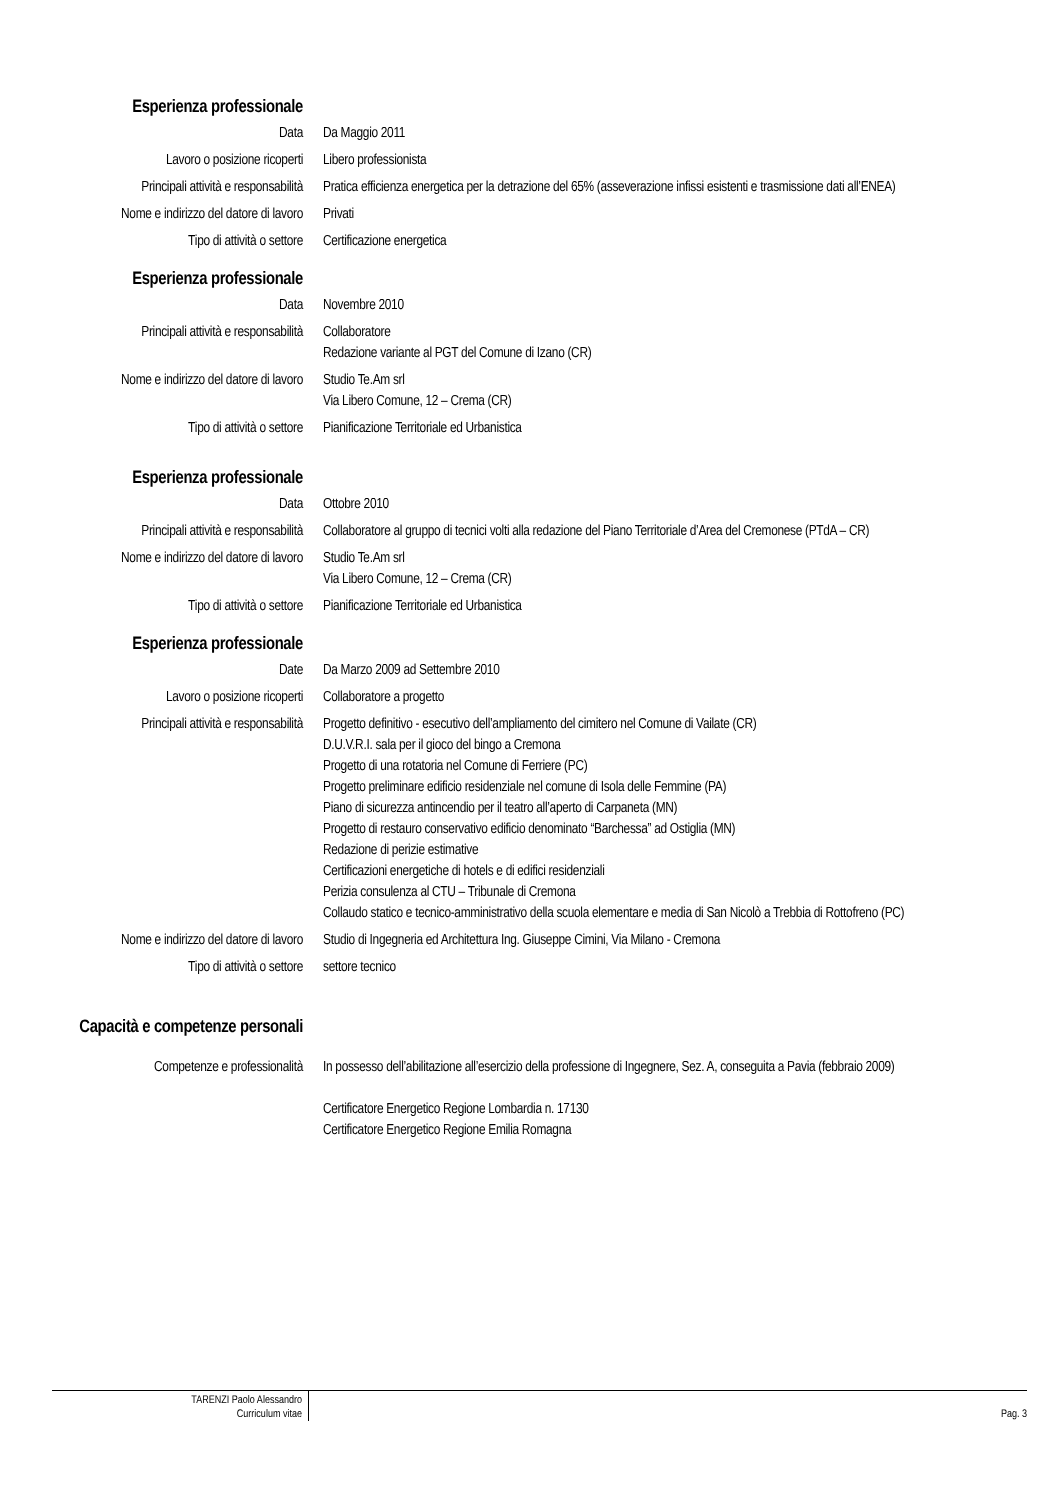Esperienza professionale
Data Da Maggio 2011
Lavoro o posizione ricoperti Libero professionista
Principali attività e responsabilità
Pratica efficienza energetica per la detrazione del 65% (asseverazione infissi esistenti e trasmissione dati all’ENEA)
Nome e indirizzo del datore di lavoro
Privati
Tipo di attività o settore Certificazione energetica
Esperienza professionale
Data Novembre 2010
Principali attività e responsabilità
Collaboratore
Redazione variante al PGT del Comune di Izano (CR)
Nome e indirizzo del datore di lavoro
Studio Te.Am srl
Via Libero Comune, 12 – Crema (CR)
Tipo di attività o settore Pianificazione Territoriale ed Urbanistica
Esperienza professionale
Data Ottobre 2010
Principali attività e responsabilità
Collaboratore al gruppo di tecnici volti alla redazione del Piano Territoriale d’Area del Cremonese (PTdA – CR)
Nome e indirizzo del datore di lavoro
Studio Te.Am srl
Via Libero Comune, 12 – Crema (CR)
Tipo di attività o settore Pianificazione Territoriale ed Urbanistica
Esperienza professionale
Date Da Marzo 2009 ad Settembre 2010
Lavoro o posizione ricoperti Collaboratore a progetto
Principali attività e responsabilità
Progetto definitivo - esecutivo dell’ampliamento del cimitero nel Comune di Vailate (CR)
D.U.V.R.I. sala per il gioco del bingo a Cremona
Progetto di una rotatoria nel Comune di Ferriere (PC)
Progetto preliminare edificio residenziale nel comune di Isola delle Femmine (PA)
Piano di sicurezza antincendio per il teatro all’aperto di Carpaneta (MN)
Progetto di restauro conservativo edificio denominato “Barchessa” ad Ostiglia (MN)
Redazione di perizie estimative
Certificazioni energetiche di hotels e di edifici residenziali
Perizia consulenza al CTU – Tribunale di Cremona
Collaudo statico e tecnico-amministrativo della scuola elementare e media di San Nicolò a Trebbia di Rottofreno (PC)
Nome e indirizzo del datore di lavoro
Studio di Ingegneria ed Architettura Ing. Giuseppe Cimini, Via Milano - Cremona
Tipo di attività o settore settore tecnico
Capacità e competenze personali
Competenze e professionalità In possesso dell’abilitazione all’esercizio della professione di Ingegnere, Sez. A, conseguita a Pavia (febbraio 2009)
Certificatore Energetico Regione Lombardia n. 17130
Certificatore Energetico Regione Emilia Romagna
TARENZI Paolo Alessandro
Curriculum vitae
Pag. 3